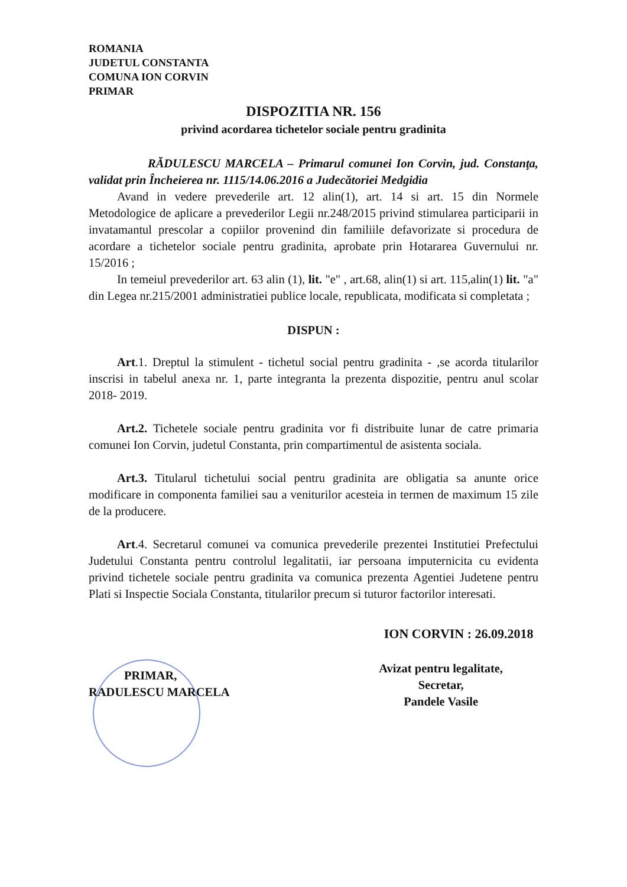ROMANIA
JUDETUL CONSTANTA
COMUNA ION CORVIN
PRIMAR
DISPOZITIA NR. 156
privind acordarea tichetelor sociale pentru gradinita
RĂDULESCU MARCELA – Primarul comunei Ion Corvin, jud. Constanţa, validat prin Încheierea nr. 1115/14.06.2016 a Judecătoriei Medgidia
Avand in vedere prevederile art. 12 alin(1), art. 14 si art. 15 din Normele Metodologice de aplicare a prevederilor Legii nr.248/2015 privind stimularea participarii in invatamantul prescolar a copiilor provenind din familiile defavorizate si procedura de acordare a tichetelor sociale pentru gradinita, aprobate prin Hotararea Guvernului nr. 15/2016 ;
In temeiul prevederilor art. 63 alin (1), lit. "e" , art.68, alin(1) si art. 115,alin(1) lit. "a" din Legea nr.215/2001 administratiei publice locale, republicata, modificata si completata ;
DISPUN :
Art.1. Dreptul la stimulent - tichetul social pentru gradinita - ,se acorda titularilor inscrisi in tabelul anexa nr. 1, parte integranta la prezenta dispozitie, pentru anul scolar 2018- 2019.
Art.2. Tichetele sociale pentru gradinita vor fi distribuite lunar de catre primaria comunei Ion Corvin, judetul Constanta, prin compartimentul de asistenta sociala.
Art.3. Titularul tichetului social pentru gradinita are obligatia sa anunte orice modificare in componenta familiei sau a veniturilor acesteia in termen de maximum 15 zile de la producere.
Art.4. Secretarul comunei va comunica prevederile prezentei Institutiei Prefectului Judetului Constanta pentru controlul legalitatii, iar persoana imputernicita cu evidenta privind tichetele sociale pentru gradinita va comunica prezenta Agentiei Judetene pentru Plati si Inspectie Sociala Constanta, titularilor precum si tuturor factorilor interesati.
PRIMAR,
RADULESCU MARCELA
ION CORVIN : 26.09.2018
Avizat pentru legalitate,
Secretar,
Pandele Vasile